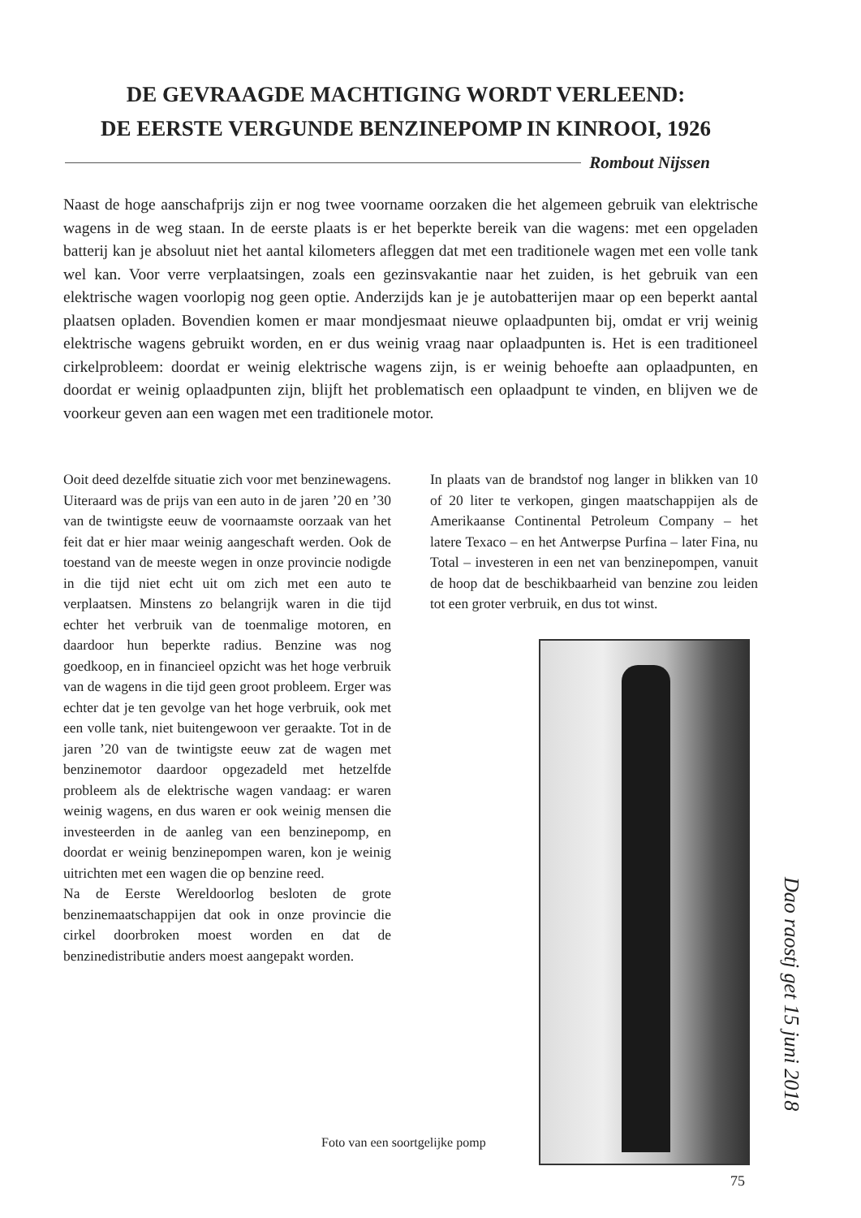DE GEVRAAGDE MACHTIGING WORDT VERLEEND:
DE EERSTE VERGUNDE BENZINEPOMP IN KINROOI, 1926
Rombout Nijssen
Naast de hoge aanschafprijs zijn er nog twee voorname oorzaken die het algemeen gebruik van elektrische wagens in de weg staan. In de eerste plaats is er het beperkte bereik van die wagens: met een opgeladen batterij kan je absoluut niet het aantal kilometers afleggen dat met een traditionele wagen met een volle tank wel kan. Voor verre verplaatsingen, zoals een gezinsvakantie naar het zuiden, is het gebruik van een elektrische wagen voorlopig nog geen optie. Anderzijds kan je je autobatterijen maar op een beperkt aantal plaatsen opladen. Bovendien komen er maar mondjesmaat nieuwe oplaadpunten bij, omdat er vrij weinig elektrische wagens gebruikt worden, en er dus weinig vraag naar oplaadpunten is. Het is een traditioneel cirkelprobleem: doordat er weinig elektrische wagens zijn, is er weinig behoefte aan oplaadpunten, en doordat er weinig oplaadpunten zijn, blijft het problematisch een oplaadpunt te vinden, en blijven we de voorkeur geven aan een wagen met een traditionele motor.
Ooit deed dezelfde situatie zich voor met benzinewagens. Uiteraard was de prijs van een auto in de jaren ’20 en ’30 van de twintigste eeuw de voornaamste oorzaak van het feit dat er hier maar weinig aangeschaft werden. Ook de toestand van de meeste wegen in onze provincie nodigde in die tijd niet echt uit om zich met een auto te verplaatsen. Minstens zo belangrijk waren in die tijd echter het verbruik van de toenmalige motoren, en daardoor hun beperkte radius. Benzine was nog goedkoop, en in financieel opzicht was het hoge verbruik van de wagens in die tijd geen groot probleem. Erger was echter dat je ten gevolge van het hoge verbruik, ook met een volle tank, niet buitengewoon ver geraakte. Tot in de jaren ’20 van de twintigste eeuw zat de wagen met benzinemotor daardoor opgezadeld met hetzelfde probleem als de elektrische wagen vandaag: er waren weinig wagens, en dus waren er ook weinig mensen die investeerden in de aanleg van een benzinepomp, en doordat er weinig benzinepompen waren, kon je weinig uitrichten met een wagen die op benzine reed.
Na de Eerste Wereldoorlog besloten de grote benzinemaatschappijen dat ook in onze provincie die cirkel doorbroken moest worden en dat de benzinedistributie anders moest aangepakt worden.
In plaats van de brandstof nog langer in blikken van 10 of 20 liter te verkopen, gingen maatschappijen als de Amerikaanse Continental Petroleum Company – het latere Texaco – en het Antwerpse Purfina – later Fina, nu Total – investeren in een net van benzinepompen, vanuit de hoop dat de beschikbaarheid van benzine zou leiden tot een groter verbruik, en dus tot winst.
Foto van een soortgelijke pomp
Dao raostj get 15 juni 2018
75